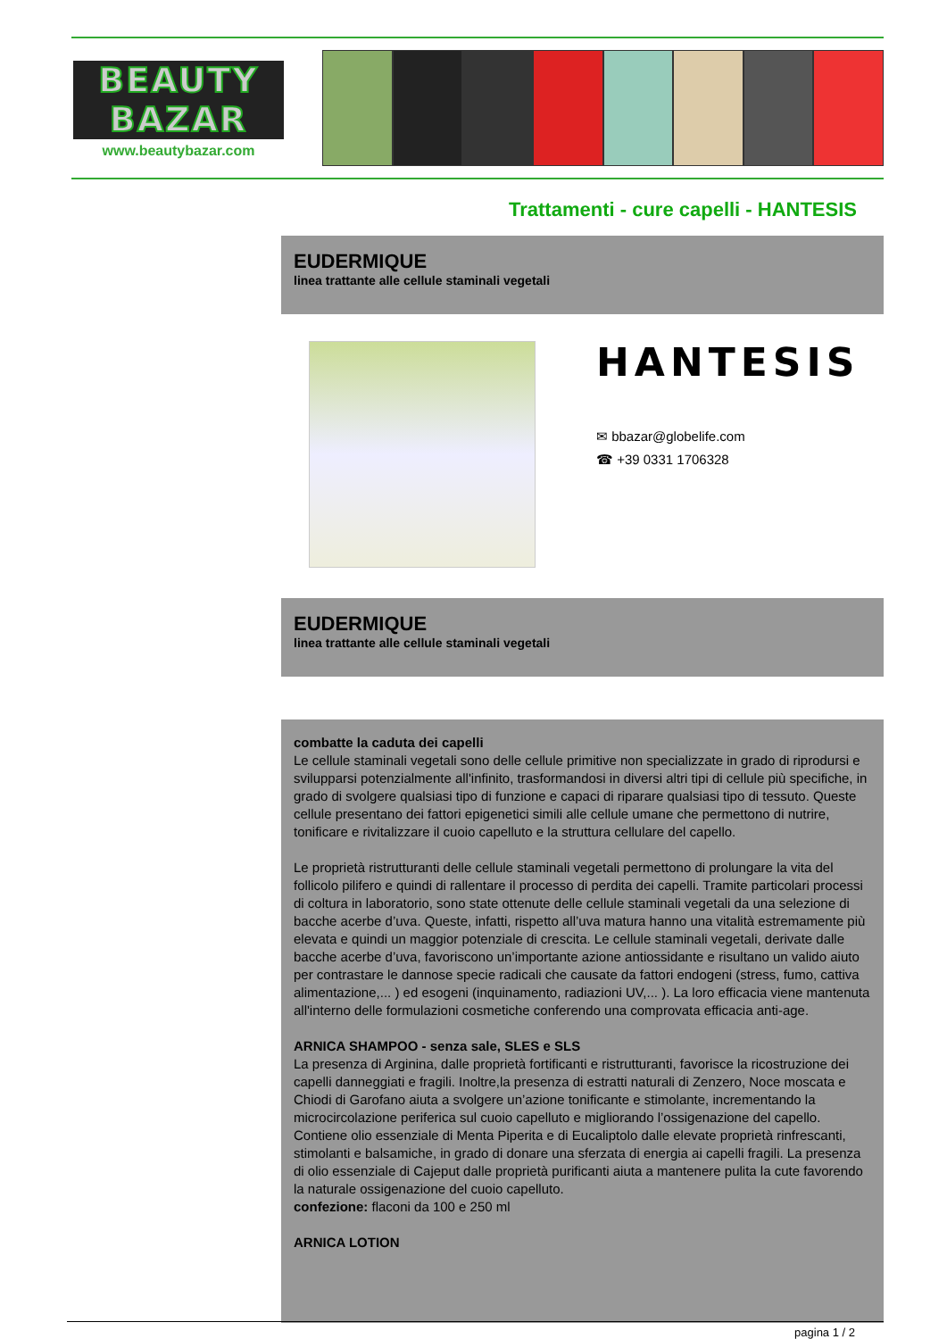BEAUTY
BAZAR
www.beautybazar.com
Trattamenti - cure capelli - HANTESIS
EUDERMIQUE
linea trattante alle cellule staminali vegetali
HANTESIS
✉ bbazar@globelife.com
☎ +39 0331 1706328
EUDERMIQUE
linea trattante alle cellule staminali vegetali
combatte la caduta dei capelli
Le cellule staminali vegetali sono delle cellule primitive non specializzate in grado di riprodursi e svilupparsi potenzialmente all'infinito, trasformandosi in diversi altri tipi di cellule più specifiche, in grado di svolgere qualsiasi tipo di funzione e capaci di riparare qualsiasi tipo di tessuto. Queste cellule presentano dei fattori epigenetici simili alle cellule umane che permettono di nutrire, tonificare e rivitalizzare il cuoio capelluto e la struttura cellulare del capello.
Le proprietà ristrutturanti delle cellule staminali vegetali permettono di prolungare la vita del follicolo pilifero e quindi di rallentare il processo di perdita dei capelli. Tramite particolari processi di coltura in laboratorio, sono state ottenute delle cellule staminali vegetali da una selezione di bacche acerbe d’uva. Queste, infatti, rispetto all’uva matura hanno una vitalità estremamente più elevata e quindi un maggior potenziale di crescita. Le cellule staminali vegetali, derivate dalle bacche acerbe d’uva, favoriscono un’importante azione antiossidante e risultano un valido aiuto per contrastare le dannose specie radicali che causate da fattori endogeni (stress, fumo, cattiva alimentazione,... ) ed esogeni (inquinamento, radiazioni UV,... ). La loro efficacia viene mantenuta all'interno delle formulazioni cosmetiche conferendo una comprovata efficacia anti-age.
ARNICA SHAMPOO - senza sale, SLES e SLS
La presenza di Arginina, dalle proprietà fortificanti e ristrutturanti, favorisce la ricostruzione dei capelli danneggiati e fragili. Inoltre,la presenza di estratti naturali di Zenzero, Noce moscata e Chiodi di Garofano aiuta a svolgere un’azione tonificante e stimolante, incrementando la microcircolazione periferica sul cuoio capelluto e migliorando l’ossigenazione del capello. Contiene olio essenziale di Menta Piperita e di Eucaliptolo dalle elevate proprietà rinfrescanti, stimolanti e balsamiche, in grado di donare una sferzata di energia ai capelli fragili. La presenza di olio essenziale di Cajeput dalle proprietà purificanti aiuta a mantenere pulita la cute favorendo la naturale ossigenazione del cuoio capelluto.
confezione: flaconi da 100 e 250 ml
ARNICA LOTION
pagina 1 / 2